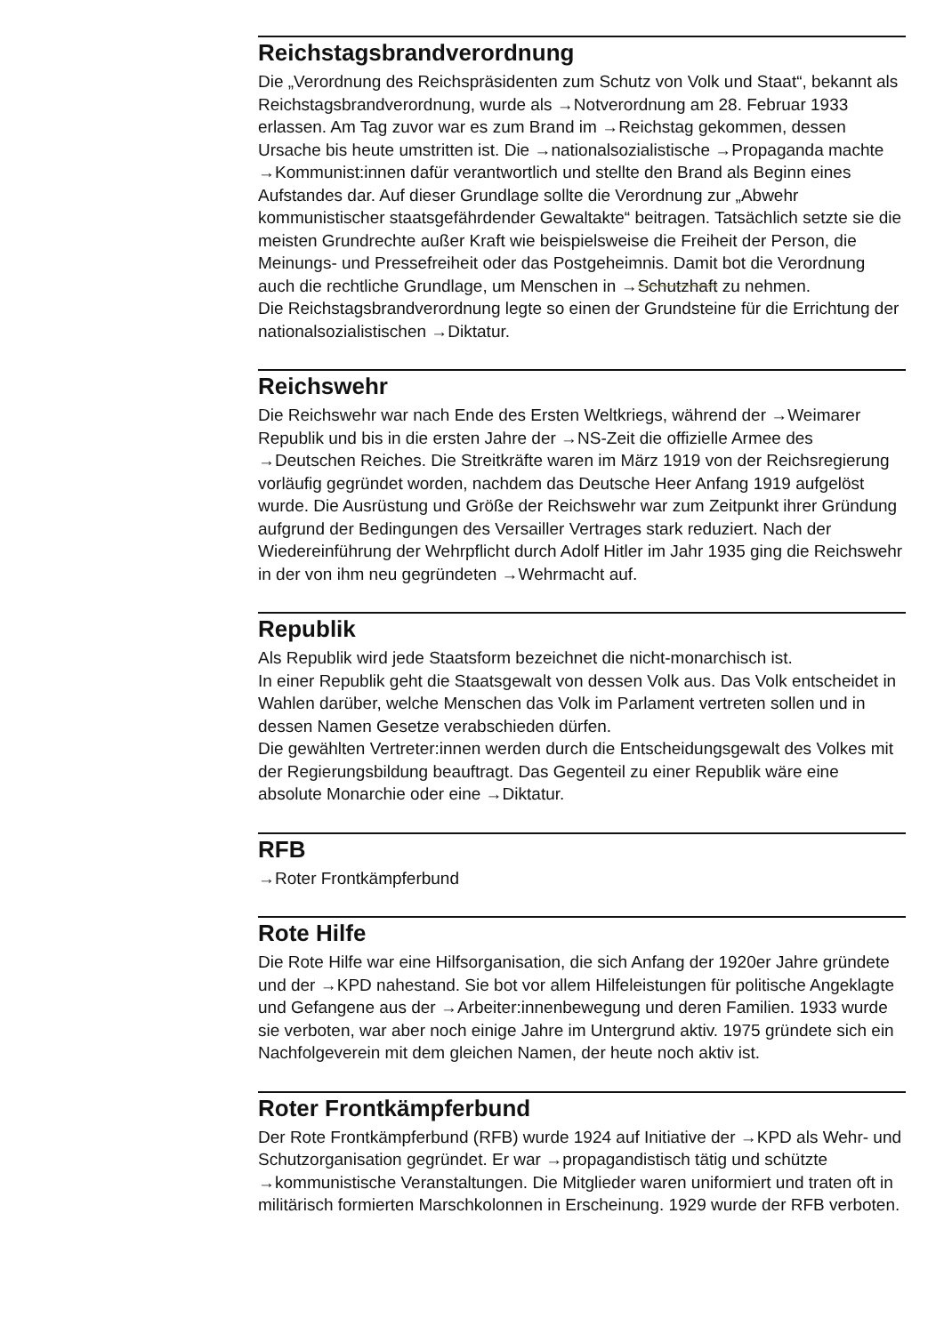Reichstagsbrandverordnung
Die „Verordnung des Reichspräsidenten zum Schutz von Volk und Staat“, bekannt als Reichstagsbrandverordnung, wurde als →Notverordnung am 28. Februar 1933 erlassen. Am Tag zuvor war es zum Brand im →Reichstag gekommen, dessen Ursache bis heute umstritten ist. Die →nationalsozialistische →Propaganda machte →Kommunist:innen dafür verantwortlich und stellte den Brand als Beginn eines Aufstandes dar. Auf dieser Grundlage sollte die Verordnung zur „Abwehr kommunistischer staatsgefährdender Gewaltakte“ beitragen. Tatsächlich setzte sie die meisten Grundrechte außer Kraft wie beispielsweise die Freiheit der Person, die Meinungs- und Pressefreiheit oder das Postgeheimnis. Damit bot die Verordnung auch die rechtliche Grundlage, um Menschen in →Schutzhaft zu nehmen.
Die Reichstagsbrandverordnung legte so einen der Grundsteine für die Errichtung der nationalsozialistischen →Diktatur.
Reichswehr
Die Reichswehr war nach Ende des Ersten Weltkriegs, während der →Weimarer Republik und bis in die ersten Jahre der →NS-Zeit die offizielle Armee des →Deutschen Reiches. Die Streitkräfte waren im März 1919 von der Reichsregierung vorläufig gegründet worden, nachdem das Deutsche Heer Anfang 1919 aufgelöst wurde. Die Ausrüstung und Größe der Reichswehr war zum Zeitpunkt ihrer Gründung aufgrund der Bedingungen des Versailler Vertrages stark reduziert. Nach der Wiedereinführung der Wehrpflicht durch Adolf Hitler im Jahr 1935 ging die Reichswehr in der von ihm neu gegründeten →Wehrmacht auf.
Republik
Als Republik wird jede Staatsform bezeichnet die nicht-monarchisch ist.
In einer Republik geht die Staatsgewalt von dessen Volk aus. Das Volk entscheidet in Wahlen darüber, welche Menschen das Volk im Parlament vertreten sollen und in dessen Namen Gesetze verabschieden dürfen.
Die gewählten Vertreter:innen werden durch die Entscheidungsgewalt des Volkes mit der Regierungsbildung beauftragt. Das Gegenteil zu einer Republik wäre eine absolute Monarchie oder eine →Diktatur.
RFB
→Roter Frontkämpferbund
Rote Hilfe
Die Rote Hilfe war eine Hilfsorganisation, die sich Anfang der 1920er Jahre gründete und der →KPD nahestand. Sie bot vor allem Hilfeleistungen für politische Angeklagte und Gefangene aus der →Arbeiter:innenbewegung und deren Familien. 1933 wurde sie verboten, war aber noch einige Jahre im Untergrund aktiv. 1975 gründete sich ein Nachfolgeverein mit dem gleichen Namen, der heute noch aktiv ist.
Roter Frontkämpferbund
Der Rote Frontkämpferbund (RFB) wurde 1924 auf Initiative der →KPD als Wehr- und Schutzorganisation gegründet. Er war →propagandistisch tätig und schützte →kommunistische Veranstaltungen. Die Mitglieder waren uniformiert und traten oft in militärisch formierten Marschkolonnen in Erscheinung. 1929 wurde der RFB verboten.